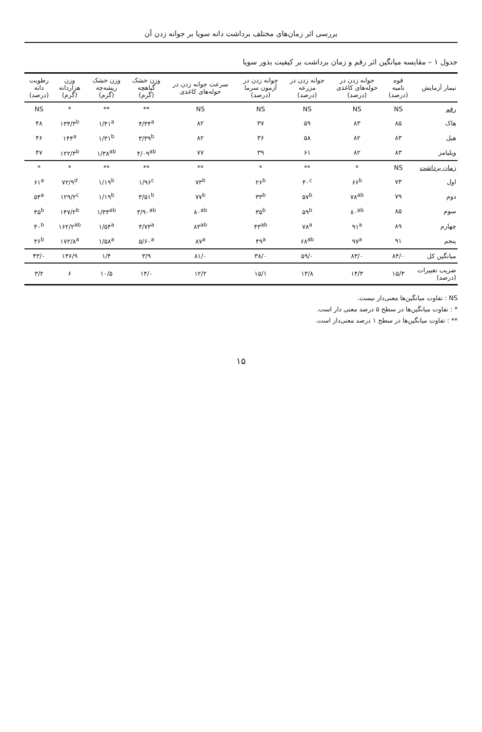بررسی اثر زمان‌های مختلف برداشت دانه سویا بر جوانه زدن آن
جدول ۱ – مقایسه میانگین اثر رقم و زمان برداشت بر کیفیت بذور سویا
| تیمار آزمایش | قوه نامیه (درصد) | جوانه زدن در حوله‌های کاغذی (درصد) | جوانه زدن در مزرعه (درصد) | جوانه زدن در آزمون سرما (درصد) | سرعت جوانه زدن در حوله‌های کاغذی | وزن خشک گیاهچه (گرم) | وزن خشک ریشه‌چه (گرم) | وزن هزاردانه (گرم) | رطوبت دانه (درصد) |
| --- | --- | --- | --- | --- | --- | --- | --- | --- | --- |
| رقم | NS | NS | NS | NS | NS | ** | ** | * | NS |
| هاک | ۸۵ | ۸۳ | ۵۹ | ۳۷ | ۸۲ | ۴/۳۴<sup>a</sup> | ۱/۴۱<sup>a</sup> | ۱۳۴/۳<sup>b</sup> | ۴۸ |
| هیل | ۸۳ | ۸۲ | ۵۸ | ۳۶ | ۸۲ | ۳/۳۹<sup>b</sup> | ۱/۳۱<sup>b</sup> | ۱۴۴<sup>a</sup> | ۴۶ |
| ویلیامز | ۸۳ | ۸۲ | ۶۱ | ۳۹ | ۷۷ | ۴/۰۹<sup>ab</sup> | ۱/۳۸<sup>ab</sup> | ۱۲۲/۳<sup>b</sup> | ۴۷ |
| زمان برداشت | NS | * | ** | * | ** | ** | ** | * | * |
| اول | ۷۳ | ۶۶<sup>b</sup> | ۴۰<sup>c</sup> | ۲۶<sup>b</sup> | ۷۳<sup>b</sup> | ۱/۹۶<sup>c</sup> | ۱/۱۹<sup>b</sup> | ۷۲/۹<sup>d</sup> | ۶۱<sup>a</sup> |
| دوم | ۷۹ | ۷۸<sup>ab</sup> | ۵۷<sup>b</sup> | ۳۳<sup>b</sup> | ۷۷<sup>b</sup> | ۳/۵۱<sup>b</sup> | ۱/۱۹<sup>b</sup> | ۱۲۹/۲<sup>c</sup> | ۵۴<sup>a</sup> |
| سوم | ۸۵ | ۸۰<sup>ab</sup> | ۵۹<sup>b</sup> | ۳۵<sup>b</sup> | ۸۰<sup>ab</sup> | ۳/۹۰<sup>ab</sup> | ۱/۳۳<sup>ab</sup> | ۱۴۷/۲<sup>b</sup> | ۴۵<sup>b</sup> |
| چهارم | ۸۹ | ۹۱<sup>a</sup> | ۷۸<sup>a</sup> | ۴۳<sup>ab</sup> | ۸۳<sup>ab</sup> | ۴/۷۳<sup>a</sup> | ۱/۵۴<sup>a</sup> | ۱۶۲/۲<sup>ab</sup> | ۴۰<sup>b</sup> |
| پنجم | ۹۱ | ۹۷<sup>a</sup> | ۶۸<sup>ab</sup> | ۴۹<sup>a</sup> | ۸۷<sup>a</sup> | ۵/۶۰<sup>a</sup> | ۱/۵۸<sup>a</sup> | ۱۷۲/۸<sup>a</sup> | ۳۶<sup>b</sup> |
| میانگین کل | ۸۴/۰ | ۸۳/۰ | ۵۹/۰ | ۳۸/۰ | ۸۱/۰ | ۳/۹ | ۱/۴ | ۱۳۶/۹ | ۴۳/۰ |
| ضریب تغییرات (درصد) | ۱۵/۳ | ۱۴/۳ | ۱۳/۸ | ۱۵/۱ | ۱۲/۲ | ۱۴/۰ | ۱۰/۵ | ۶ | ۳/۲ |
NS : تفاوت میانگین‌ها معنی‌دار نیست.
* : تفاوت میانگین‌ها در سطح ۵ درصد معنی دار است.
** : تفاوت میانگین‌ها در سطح ۱ درصد معنی‌دار است.
۱۵